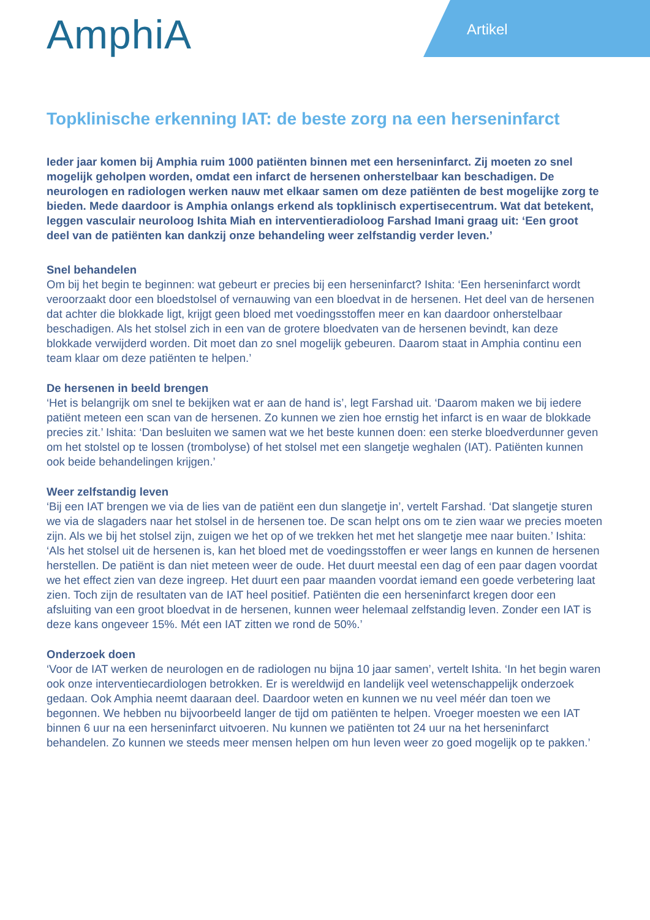AmphiA Artikel
Topklinische erkenning IAT: de beste zorg na een herseninfarct
Ieder jaar komen bij Amphia ruim 1000 patiënten binnen met een herseninfarct. Zij moeten zo snel mogelijk geholpen worden, omdat een infarct de hersenen onherstelbaar kan beschadigen. De neurologen en radiologen werken nauw met elkaar samen om deze patiënten de best mogelijke zorg te bieden. Mede daardoor is Amphia onlangs erkend als topklinisch expertisecentrum. Wat dat betekent, leggen vasculair neuroloog Ishita Miah en interventieradioloog Farshad Imani graag uit: ‘Een groot deel van de patiënten kan dankzij onze behandeling weer zelfstandig verder leven.’
Snel behandelen
Om bij het begin te beginnen: wat gebeurt er precies bij een herseninfarct? Ishita: ‘Een herseninfarct wordt veroorzaakt door een bloedstolsel of vernauwing van een bloedvat in de hersenen. Het deel van de hersenen dat achter die blokkade ligt, krijgt geen bloed met voedingsstoffen meer en kan daardoor onherstelbaar beschadigen. Als het stolsel zich in een van de grotere bloedvaten van de hersenen bevindt, kan deze blokkade verwijderd worden. Dit moet dan zo snel mogelijk gebeuren. Daarom staat in Amphia continu een team klaar om deze patiënten te helpen.’
De hersenen in beeld brengen
‘Het is belangrijk om snel te bekijken wat er aan de hand is’, legt Farshad uit. ‘Daarom maken we bij iedere patiënt meteen een scan van de hersenen. Zo kunnen we zien hoe ernstig het infarct is en waar de blokkade precies zit.’ Ishita: ‘Dan besluiten we samen wat we het beste kunnen doen: een sterke bloedverdunner geven om het stolstel op te lossen (trombolyse) of het stolsel met een slangetje weghalen (IAT). Patiënten kunnen ook beide behandelingen krijgen.’
Weer zelfstandig leven
‘Bij een IAT brengen we via de lies van de patiënt een dun slangetje in’, vertelt Farshad. ‘Dat slangetje sturen we via de slagaders naar het stolsel in de hersenen toe. De scan helpt ons om te zien waar we precies moeten zijn. Als we bij het stolsel zijn, zuigen we het op of we trekken het met het slangetje mee naar buiten.’ Ishita: ‘Als het stolsel uit de hersenen is, kan het bloed met de voedingsstoffen er weer langs en kunnen de hersenen herstellen. De patiënt is dan niet meteen weer de oude. Het duurt meestal een dag of een paar dagen voordat we het effect zien van deze ingreep. Het duurt een paar maanden voordat iemand een goede verbetering laat zien. Toch zijn de resultaten van de IAT heel positief. Patiënten die een herseninfarct kregen door een afsluiting van een groot bloedvat in de hersenen, kunnen weer helemaal zelfstandig leven. Zonder een IAT is deze kans ongeveer 15%. Mét een IAT zitten we rond de 50%.’
Onderzoek doen
‘Voor de IAT werken de neurologen en de radiologen nu bijna 10 jaar samen’, vertelt Ishita. ‘In het begin waren ook onze interventiecardiologen betrokken. Er is wereldwijd en landelijk veel wetenschappelijk onderzoek gedaan. Ook Amphia neemt daaraan deel. Daardoor weten en kunnen we nu veel méér dan toen we begonnen. We hebben nu bijvoorbeeld langer de tijd om patiënten te helpen. Vroeger moesten we een IAT binnen 6 uur na een herseninfarct uitvoeren. Nu kunnen we patiënten tot 24 uur na het herseninfarct behandelen. Zo kunnen we steeds meer mensen helpen om hun leven weer zo goed mogelijk op te pakken.’